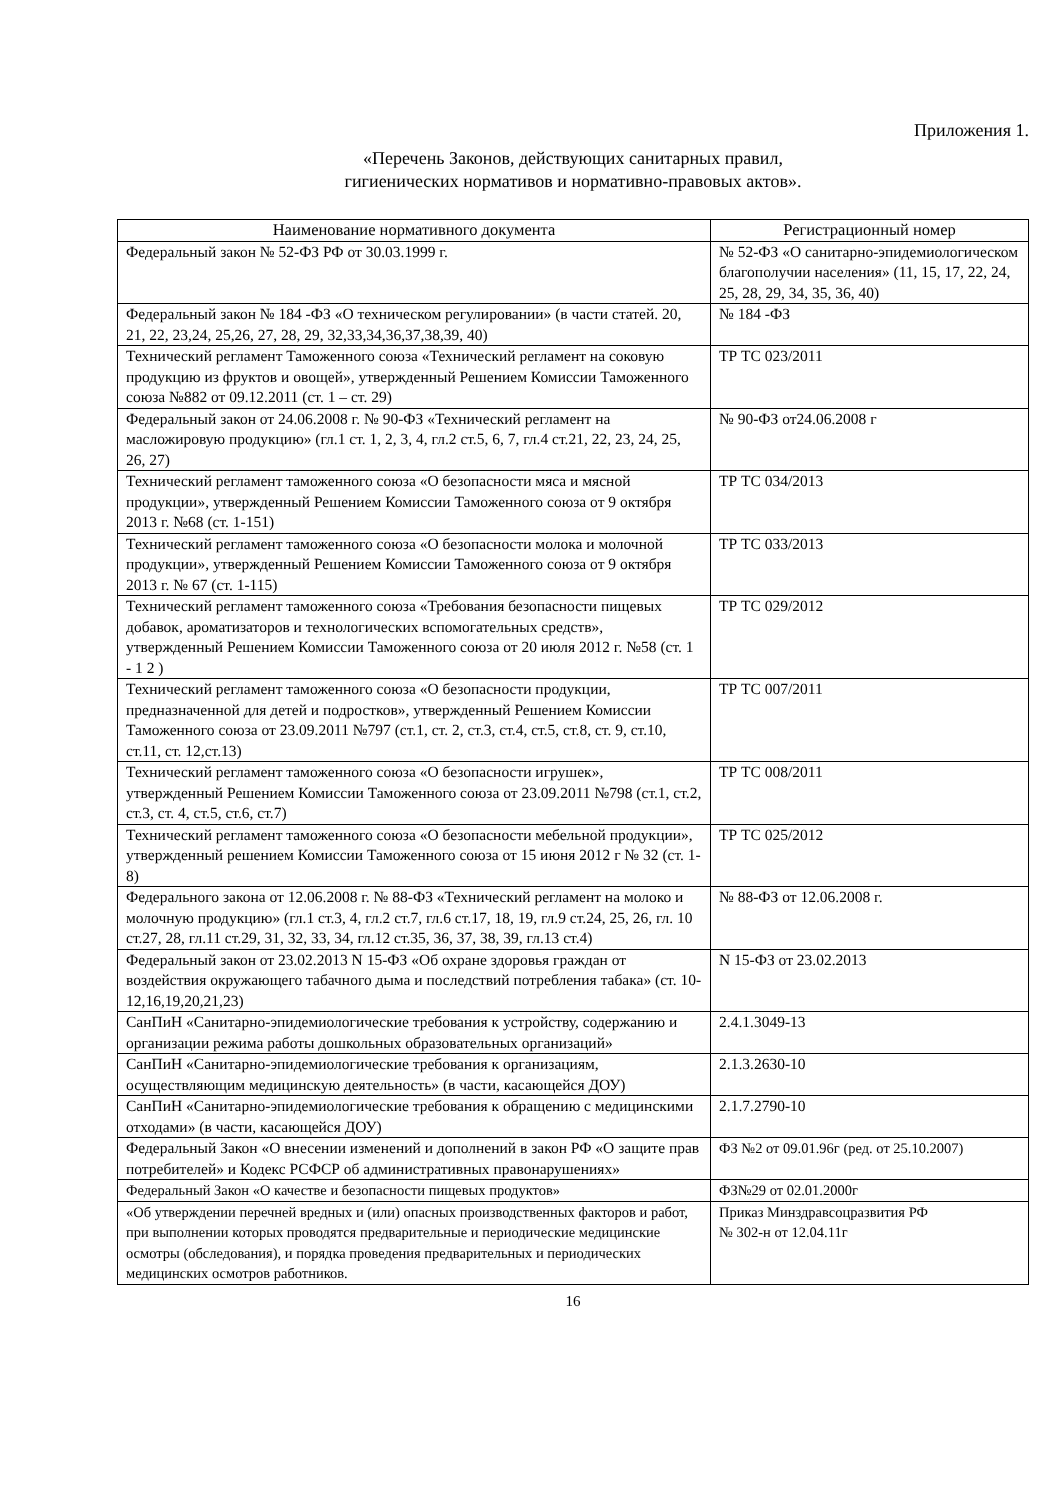Приложения 1.
«Перечень Законов, действующих санитарных правил,
гигиенических нормативов и нормативно-правовых актов».
| Наименование нормативного документа | Регистрационный номер |
| --- | --- |
| Федеральный закон № 52-ФЗ РФ от 30.03.1999 г. | № 52-ФЗ «О санитарно-эпидемиологическом благополучии населения» (11, 15, 17, 22, 24, 25, 28, 29, 34, 35, 36, 40) |
| Федеральный закон № 184 -ФЗ «О техническом регулировании» (в части статей. 20, 21, 22, 23,24, 25,26, 27, 28, 29, 32,33,34,36,37,38,39, 40) | № 184 -ФЗ |
| Технический регламент Таможенного союза «Технический регламент на соковую продукцию из фруктов и овощей», утвержденный Решением Комиссии Таможенного союза №882 от 09.12.2011 (ст. 1 – ст. 29) | ТР ТС 023/2011 |
| Федеральный закон от 24.06.2008 г. № 90-ФЗ «Технический регламент на масложировую продукцию» (гл.1 ст. 1, 2, 3, 4, гл.2 ст.5, 6, 7, гл.4 ст.21, 22, 23, 24, 25, 26, 27) | № 90-ФЗ от24.06.2008 г |
| Технический регламент таможенного союза «О безопасности мяса и мясной продукции», утвержденный Решением Комиссии Таможенного союза от 9 октября 2013 г. №68 (ст. 1-151) | ТР ТС 034/2013 |
| Технический регламент таможенного союза «О безопасности молока и молочной продукции», утвержденный Решением Комиссии Таможенного союза от 9 октября 2013 г. № 67 (ст. 1-115) | ТР ТС 033/2013 |
| Технический регламент таможенного союза «Требования безопасности пищевых добавок, ароматизаторов и технологических вспомогательных средств», утвержденный Решением Комиссии Таможенного союза от 20 июля 2012 г. №58 (ст. 1 - 1 2 ) | ТР ТС 029/2012 |
| Технический регламент таможенного союза «О безопасности продукции, предназначенной для детей и подростков», утвержденный Решением Комиссии Таможенного союза от 23.09.2011 №797 (ст.1, ст. 2, ст.3, ст.4, ст.5, ст.8, ст. 9, ст.10, ст.11, ст. 12,ст.13) | ТР ТС 007/2011 |
| Технический регламент таможенного союза «О безопасности игрушек», утвержденный Решением Комиссии Таможенного союза от 23.09.2011 №798 (ст.1, ст.2, ст.3, ст. 4, ст.5, ст.6, ст.7) | ТР ТС 008/2011 |
| Технический регламент таможенного союза «О безопасности мебельной продукции», утвержденный решением Комиссии Таможенного союза от 15 июня 2012 г № 32 (ст. 1-8) | ТР ТС 025/2012 |
| Федерального закона от 12.06.2008 г. № 88-ФЗ «Технический регламент на молоко и молочную продукцию» (гл.1 ст.3, 4, гл.2 ст.7, гл.6 ст.17, 18, 19, гл.9 ст.24, 25, 26, гл. 10 ст.27, 28, гл.11 ст.29, 31, 32, 33, 34, гл.12 ст.35, 36, 37, 38, 39, гл.13 ст.4) | № 88-ФЗ от 12.06.2008 г. |
| Федеральный закон от 23.02.2013 N 15-ФЗ «Об охране здоровья граждан от воздействия окружающего табачного дыма и последствий потребления табака» (ст. 10-12,16,19,20,21,23) | N 15-ФЗ от 23.02.2013 |
| СанПиН «Санитарно-эпидемиологические требования к устройству, содержанию и организации режима работы дошкольных образовательных организаций» | 2.4.1.3049-13 |
| СанПиН «Санитарно-эпидемиологические требования к организациям, осуществляющим медицинскую деятельность» (в части, касающейся ДОУ) | 2.1.3.2630-10 |
| СанПиН «Санитарно-эпидемиологические требования к обращению с медицинскими отходами» (в части, касающейся ДОУ) | 2.1.7.2790-10 |
| Федеральный Закон «О внесении изменений и дополнений в закон РФ «О защите прав потребителей» и Кодекс РСФСР об административных правонарушениях» | ФЗ №2 от 09.01.96г (ред. от 25.10.2007) |
| Федеральный Закон «О качестве и безопасности пищевых продуктов» | ФЗ№29 от 02.01.2000г |
| «Об утверждении перечней вредных и (или) опасных производственных факторов и работ, при выполнении которых проводятся предварительные и периодические медицинские осмотры (обследования), и порядка проведения предварительных и периодических медицинских осмотров работников. | Приказ Минздравсоцразвития РФ № 302-н от 12.04.11г |
16